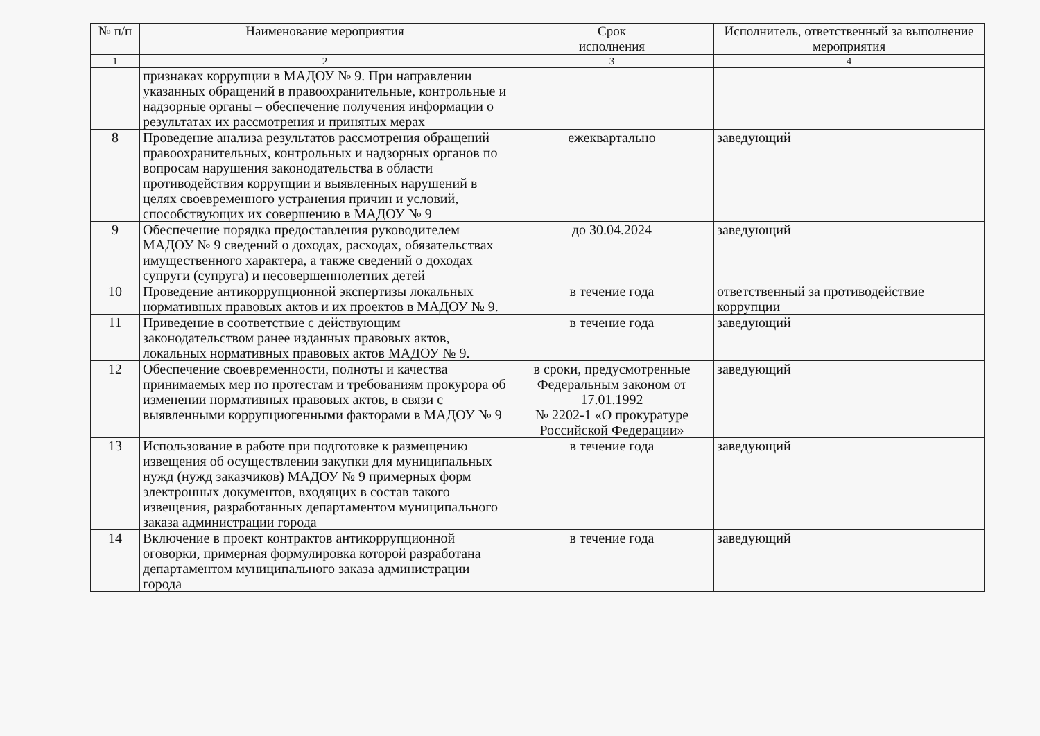| № п/п | Наименование мероприятия | Срок исполнения | Исполнитель, ответственный за выполнение мероприятия |
| --- | --- | --- | --- |
| 1 | 2 | 3 | 4 |
| | признаках коррупции в МАДОУ № 9. При направлении указанных обращений в правоохранительные, контрольные и надзорные органы – обеспечение получения информации о результатах их рассмотрения и принятых мерах | | |
| 8 | Проведение анализа результатов рассмотрения обращений правоохранительных, контрольных и надзорных органов по вопросам нарушения законодательства в области противодействия коррупции и выявленных нарушений в целях своевременного устранения причин и условий, способствующих их совершению в МАДОУ № 9 | ежеквартально | заведующий |
| 9 | Обеспечение порядка предоставления руководителем МАДОУ № 9 сведений о доходах, расходах, обязательствах имущественного характера, а также сведений о доходах супруги (супруга) и несовершеннолетних детей | до 30.04.2024 | заведующий |
| 10 | Проведение антикоррупционной экспертизы локальных нормативных правовых актов и их проектов в МАДОУ № 9. | в течение года | ответственный за противодействие коррупции |
| 11 | Приведение в соответствие с действующим законодательством ранее изданных правовых актов, локальных нормативных правовых актов МАДОУ № 9. | в течение года | заведующий |
| 12 | Обеспечение своевременности, полноты и качества принимаемых мер по протестам и требованиям прокурора об изменении нормативных правовых актов, в связи с выявленными коррупциогенными факторами в МАДОУ № 9 | в сроки, предусмотренные Федеральным законом от 17.01.1992 № 2202-1 «О прокуратуре Российской Федерации» | заведующий |
| 13 | Использование в работе при подготовке к размещению извещения об осуществлении закупки для муниципальных нужд (нужд заказчиков) МАДОУ № 9 примерных форм электронных документов, входящих в состав такого извещения, разработанных департаментом муниципального заказа администрации города | в течение года | заведующий |
| 14 | Включение в проект контрактов антикоррупционной оговорки, примерная формулировка которой разработана департаментом муниципального заказа администрации города | в течение года | заведующий |